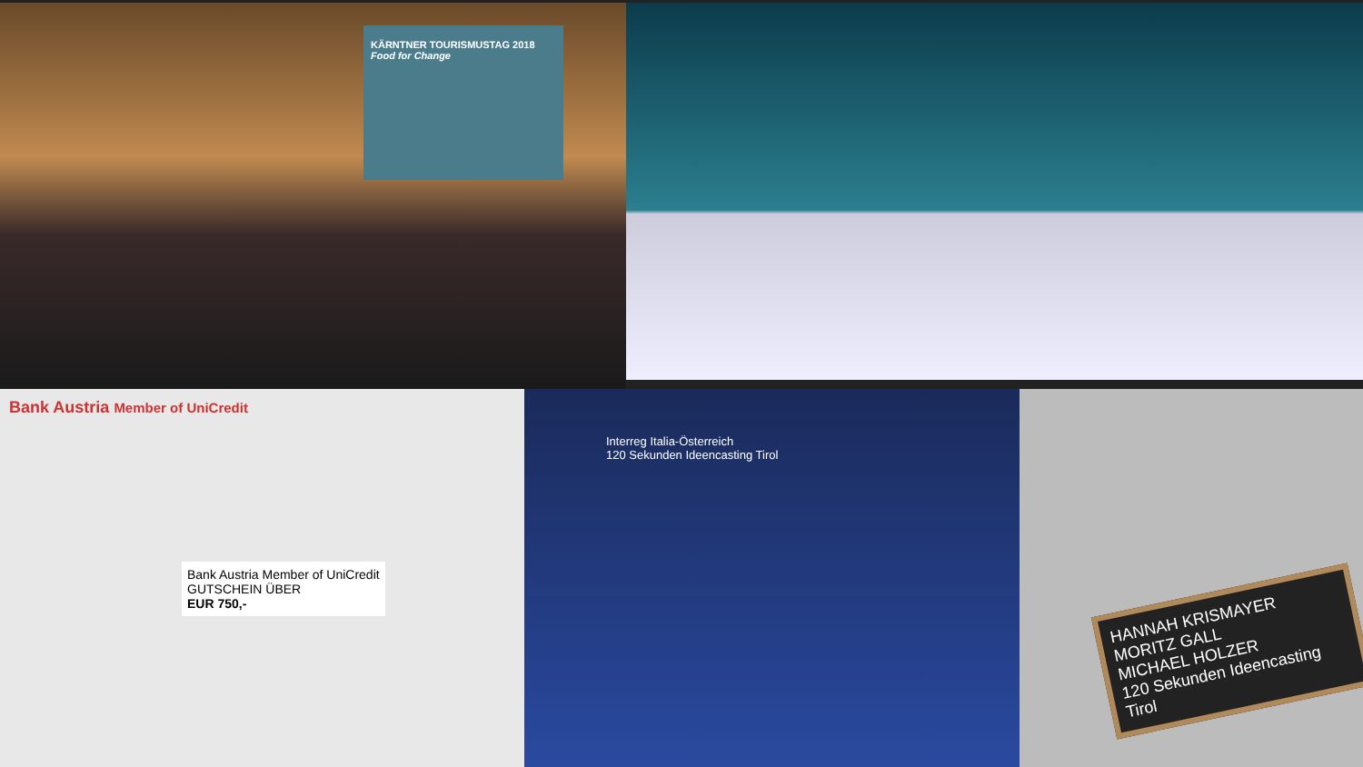KÄRNTNER TOURISMUSTAG 2018
Food for Change
Bank Austria Member of UniCredit
Bank Austria Member of UniCredit
GUTSCHEIN ÜBER
EUR 750,-
Interreg Italia-Österreich
120 Sekunden Ideencasting Tirol
HANNAH KRISMAYER
MORITZ GALL
MICHAEL HOLZER
120 Sekunden Ideencasting Tirol